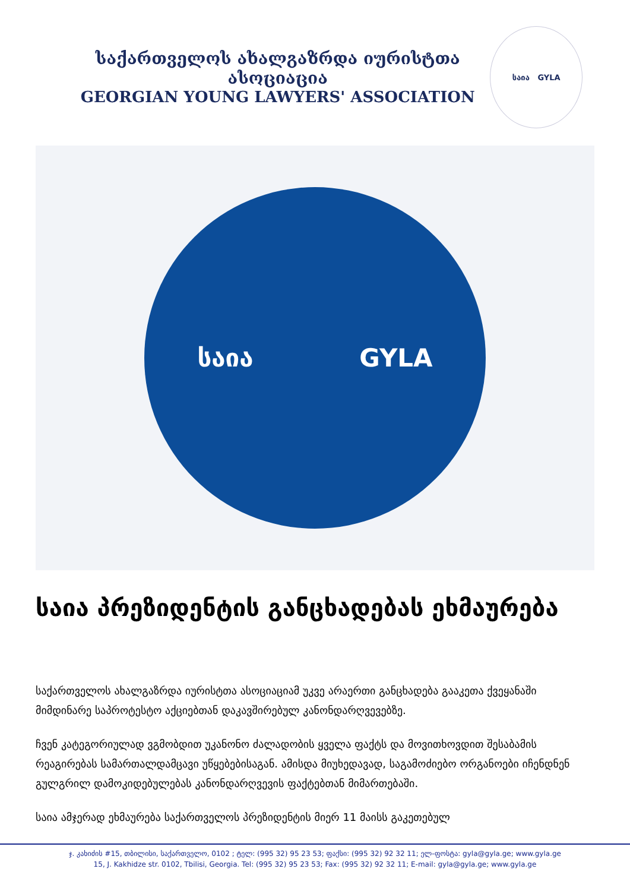საქართველოს ახალგაზრდა იურისტთა ასოციაცია
GEORGIAN YOUNG LAWYERS' ASSOCIATION
საია GYLA
საია GYLA
საია პრეზიდენტის განცხადებას ეხმაურება
საქართველოს ახალგაზრდა იურისტთა ასოციაციამ უკვე არაერთი განცხადება გააკეთა ქვეყანაში მიმდინარე საპროტესტო აქციებთან დაკავშირებულ კანონდარღვევებზე.
ჩვენ კატეგორიულად ვგმობდით უკანონო ძალადობის ყველა ფაქტს და მოვითხოვდით შესაბამის რეაგირებას სამართალდამცავი უწყებებისაგან. ამისდა მიუხედავად, საგამოძიებო ორგანოები იჩენდნენ გულგრილ დამოკიდებულებას კანონდარღვევის ფაქტებთან მიმართებაში.
საია ამჯერად ეხმაურება საქართველოს პრეზიდენტის მიერ 11 მაისს გაკეთებულ
ჯ. კახიძის #15, თბილისი, საქართველო, 0102 ; ტელ: (995 32) 95 23 53; ფაქსი: (995 32) 92 32 11; ელ-ფოსტა: gyla@gyla.ge; www.gyla.ge
15, J. Kakhidze str. 0102, Tbilisi, Georgia. Tel: (995 32) 95 23 53; Fax: (995 32) 92 32 11; E-mail: gyla@gyla.ge; www.gyla.ge